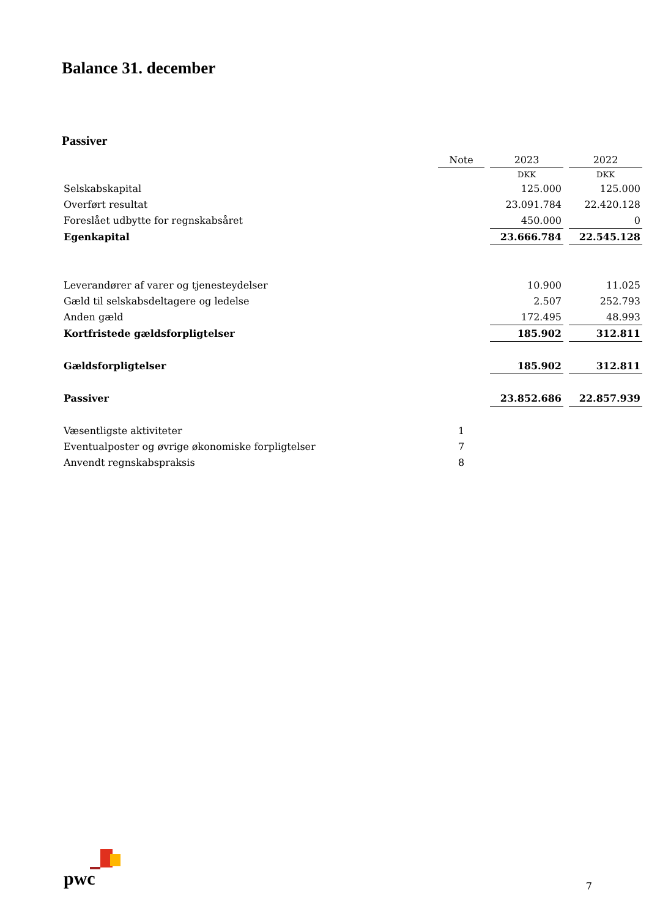Balance 31. december
Passiver
| | Note | 2023 | 2022 |
| --- | --- | --- | --- |
| | | DKK | DKK |
| Selskabskapital | | 125.000 | 125.000 |
| Overført resultat | | 23.091.784 | 22.420.128 |
| Foreslået udbytte for regnskabsåret | | 450.000 | 0 |
| Egenkapital | | 23.666.784 | 22.545.128 |
| Leverandører af varer og tjenesteydelser | | 10.900 | 11.025 |
| Gæld til selskabsdeltagere og ledelse | | 2.507 | 252.793 |
| Anden gæld | | 172.495 | 48.993 |
| Kortfristede gældsforpligtelser | | 185.902 | 312.811 |
| Gældsforpligtelser | | 185.902 | 312.811 |
| Passiver | | 23.852.686 | 22.857.939 |
| Væsentligste aktiviteter | 1 | | |
| Eventualposter og øvrige økonomiske forpligtelser | 7 | | |
| Anvendt regnskabspraksis | 8 | | |
pwc 7